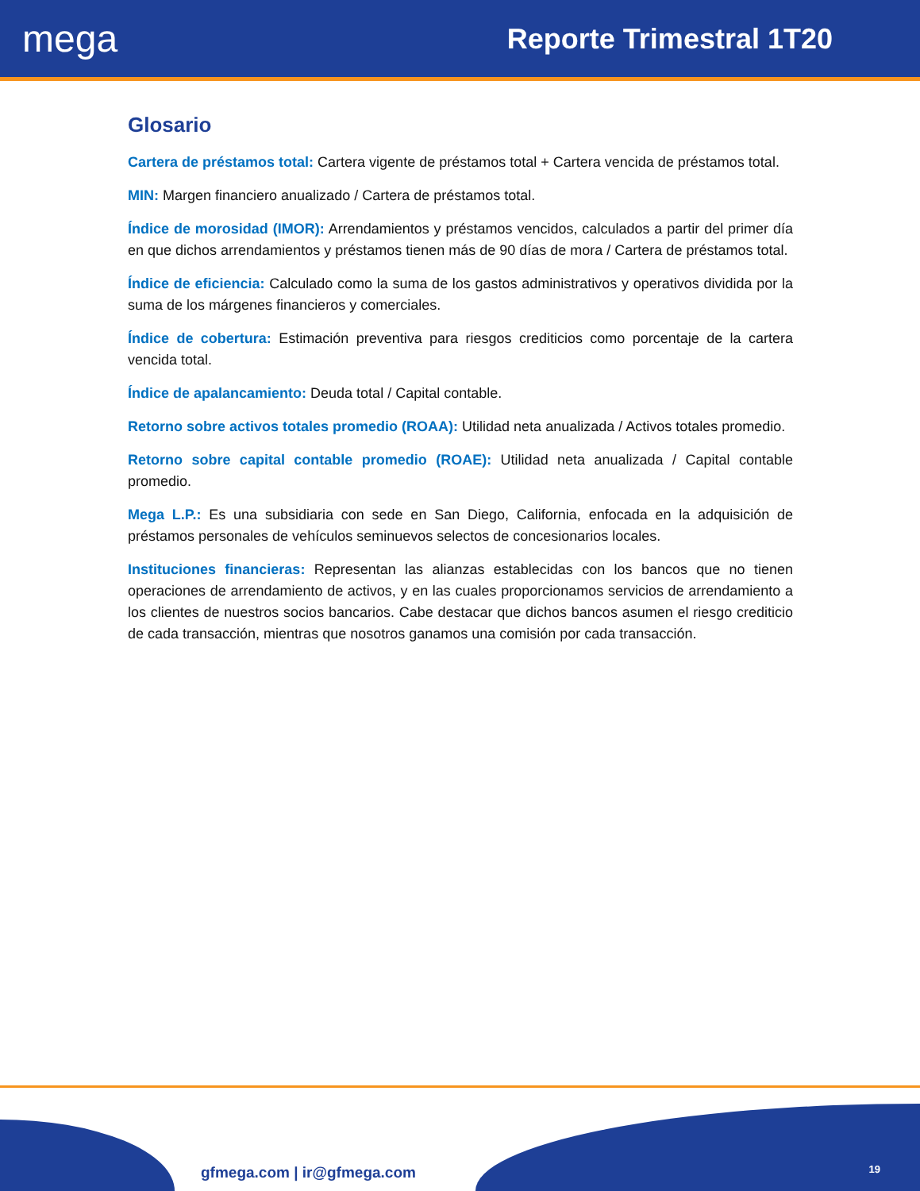mega
Reporte Trimestral 1T20
Glosario
Cartera de préstamos total: Cartera vigente de préstamos total + Cartera vencida de préstamos total.
MIN: Margen financiero anualizado / Cartera de préstamos total.
Índice de morosidad (IMOR): Arrendamientos y préstamos vencidos, calculados a partir del primer día en que dichos arrendamientos y préstamos tienen más de 90 días de mora / Cartera de préstamos total.
Índice de eficiencia: Calculado como la suma de los gastos administrativos y operativos dividida por la suma de los márgenes financieros y comerciales.
Índice de cobertura: Estimación preventiva para riesgos crediticios como porcentaje de la cartera vencida total.
Índice de apalancamiento: Deuda total / Capital contable.
Retorno sobre activos totales promedio (ROAA): Utilidad neta anualizada / Activos totales promedio.
Retorno sobre capital contable promedio (ROAE): Utilidad neta anualizada / Capital contable promedio.
Mega L.P.: Es una subsidiaria con sede en San Diego, California, enfocada en la adquisición de préstamos personales de vehículos seminuevos selectos de concesionarios locales.
Instituciones financieras: Representan las alianzas establecidas con los bancos que no tienen operaciones de arrendamiento de activos, y en las cuales proporcionamos servicios de arrendamiento a los clientes de nuestros socios bancarios. Cabe destacar que dichos bancos asumen el riesgo crediticio de cada transacción, mientras que nosotros ganamos una comisión por cada transacción.
gfmega.com | ir@gfmega.com 19